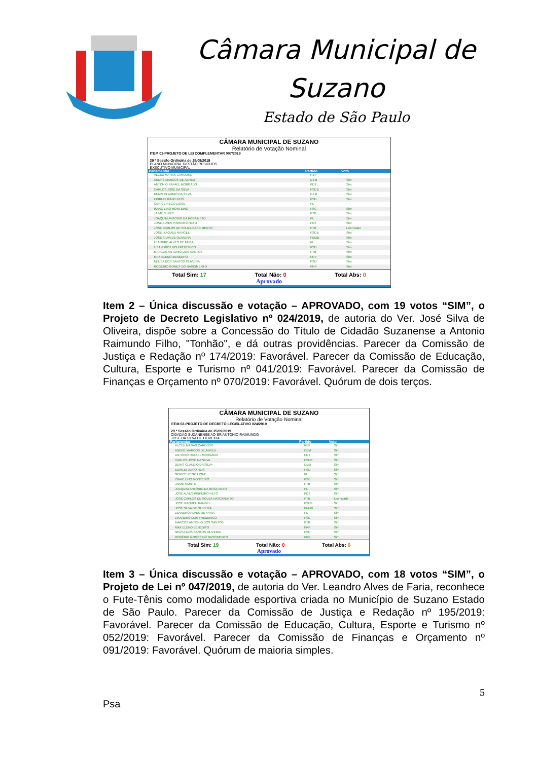Câmara Municipal de
Suzano
Estado de São Paulo
CÂMARA MUNICIPAL DE SUZANO
Relatório de Votação Nominal
ITEM 01-PROJETO DE LEI COMPLEMENTAR 007/2019
29 ª Sessão Ordinária de 25/09/2019
PLANO MUNICIPAL GESTÃO RESIDUOS
EXECUTIVO MUNICIPAL
| Parlamentar | Partido | Voto |
| --- | --- | --- |
| ALCEU MATIAS CARDOSO | REP | - |
| ANDRÉ MARCOS DE ABREU | DEM | Sim |
| ANTONIO RAFAEL MORGADO | PDT | Sim |
| CARLOS JOSÉ DA SILVA | PSDB | Sim |
| DENIS CLAUDIO DA SILVA | DEM | Sim |
| EDIRLEI JUNIO REIS | PSD | Sim |
| GERICE REGO LIONE | PL | - |
| ISAAC LINO MONTEIRO | PSC | Sim |
| JAIME SIUNTE | PTB | Sim |
| JOAQUIM ANTONIO DA ROSA NETO | PL | Sim |
| JOSÉ ALVES PINHEIRO NETO | PDT | Sim |
| JOSÉ CARLOS DE SOUZA NASCIMENTO | PTB | Licenciado |
| JOSÉ IZAQUEU RANGEL | PSDB | Sim |
| JOSÉ SILVA DE OLIVEIRA | PMDB | Sim |
| LEANDRO ALVES DE FARIA | PL | Sim |
| LISANDRO LUIS FREDERICO | PSD | Sim |
| MARCOS ANTONIO DOS SANTOS | PTB | Sim |
| MAX ELENO BENEDITO | PRP | Sim |
| NEUSA DOS SANTOS OLIVEIRA | PSD | Sim |
| ROGÉRIO GOMES DO NASCIMENTO | PRP | Sim |
Total Sim: 17 Total Não: 0 Total Abs: 0
Aprovado
Item 2 – Única discussão e votação – APROVADO, com 19 votos “SIM”, o Projeto de Decreto Legislativo nº 024/2019, de autoria do Ver. José Silva de Oliveira, dispõe sobre a Concessão do Título de Cidadão Suzanense a Antonio Raimundo Filho, "Tonhão", e dá outras providências. Parecer da Comissão de Justiça e Redação nº 174/2019: Favorável. Parecer da Comissão de Educação, Cultura, Esporte e Turismo nº 041/2019: Favorável. Parecer da Comissão de Finanças e Orçamento nº 070/2019: Favorável. Quórum de dois terços.
CÂMARA MUNICIPAL DE SUZANO
Relatório de Votação Nominal
ITEM 02-PROJETO DE DECRETO LEGISLATIVO 024/2019
29 ª Sessão Ordinária de 25/09/2019
CIDADÃO SUZANENSE AO SR ANTONIO RAIMUNDO
JOSÉ DA SILVA DE OLIVEIRA
| Parlamentar | Partido | Voto |
| --- | --- | --- |
| ALCEU MATIAS CARDOSO | REP | Sim |
| ANDRÉ MARCOS DE ABREU | DEM | Sim |
| ANTONIO RAFAEL MORGADO | PDT | Sim |
| CARLOS JOSÉ DA SILVA | PSDB | Sim |
| DENIS CLAUDIO DA SILVA | DEM | Sim |
| EDIRLEI JUNIO REIS | PSD | Sim |
| GERICE REGO LIONE | PL | Sim |
| ISAAC LINO MONTEIRO | PSC | Sim |
| JAIME SIUNTE | PTB | Sim |
| JOAQUIM ANTONIO DA ROSA NETO | PL | Sim |
| JOSÉ ALVES PINHEIRO NETO | PDT | Sim |
| JOSÉ CARLOS DE SOUZA NASCIMENTO | PTB | Licenciado |
| JOSÉ IZAQUEU RANGEL | PSDB | Sim |
| JOSÉ SILVA DE OLIVEIRA | PMDB | Sim |
| LEANDRO ALVES DE FARIA | PL | Sim |
| LISANDRO LUIS FREDERICO | PSD | Sim |
| MARCOS ANTONIO DOS SANTOS | PTB | Sim |
| MAX ELENO BENEDITO | PRP | Sim |
| NEUSA DOS SANTOS OLIVEIRA | PSD | Sim |
| ROGÉRIO GOMES DO NASCIMENTO | PRP | Sim |
Total Sim: 19 Total Não: 0 Total Abs: 0
Aprovado
Item 3 – Única discussão e votação – APROVADO, com 18 votos “SIM”, o Projeto de Lei nº 047/2019, de autoria do Ver. Leandro Alves de Faria, reconhece o Fute-Tênis como modalidade esportiva criada no Município de Suzano Estado de São Paulo. Parecer da Comissão de Justiça e Redação nº 195/2019: Favorável. Parecer da Comissão de Educação, Cultura, Esporte e Turismo nº 052/2019: Favorável. Parecer da Comissão de Finanças e Orçamento nº 091/2019: Favorável. Quórum de maioria simples.
5
Psa